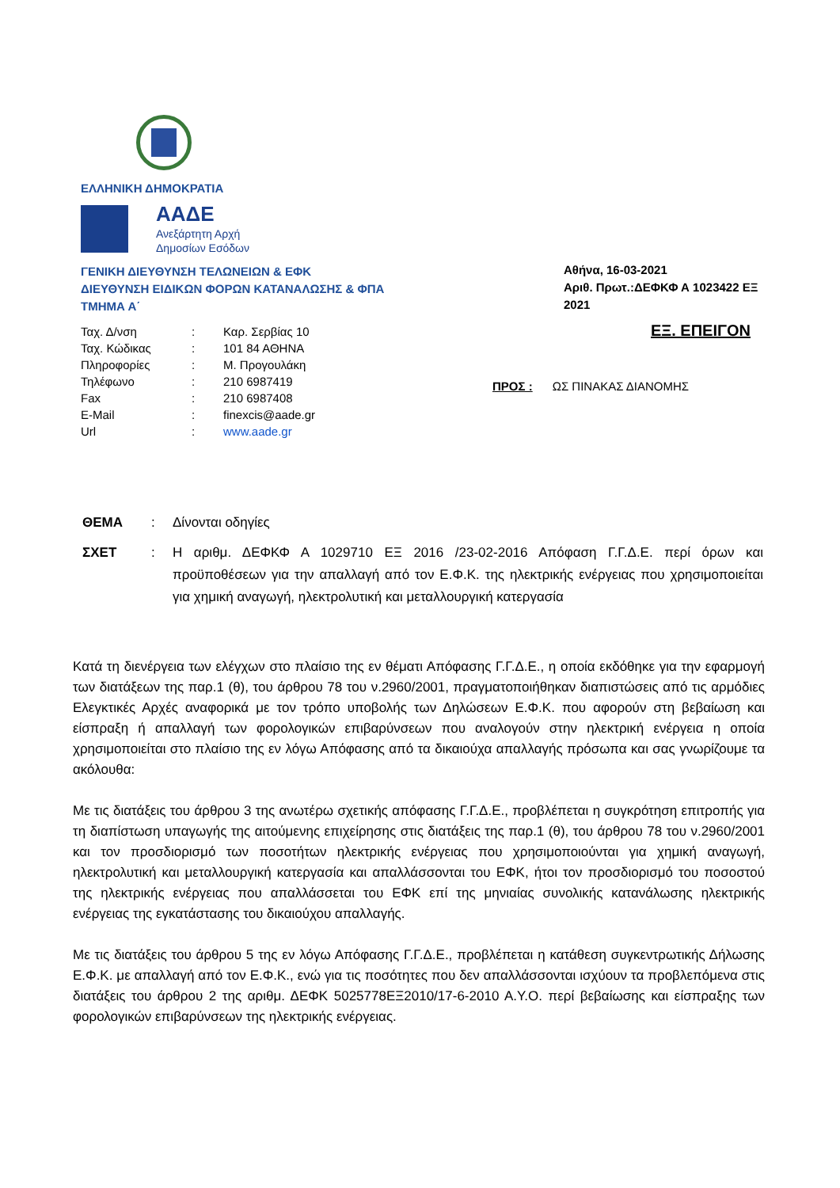ΕΛΛΗΝΙΚΗ ΔΗΜΟΚΡΑΤΙΑ
ΑΑΔΕ
Ανεξάρτητη Αρχή
Δημοσίων Εσόδων
ΓΕΝΙΚΗ ΔΙΕΥΘΥΝΣΗ ΤΕΛΩΝΕΙΩΝ & ΕΦΚ
ΔΙΕΥΘΥΝΣΗ ΕΙΔΙΚΩΝ ΦΟΡΩΝ ΚΑΤΑΝΑΛΩΣΗΣ & ΦΠΑ
ΤΜΗΜΑ Α΄
| Ταχ. Δ/νση | : | Καρ. Σερβίας 10 |
| Ταχ. Κώδικας | : | 101 84 ΑΘΗΝΑ |
| Πληροφορίες | : | Μ. Προγουλάκη |
| Τηλέφωνο | : | 210 6987419 |
| Fax | : | 210 6987408 |
| E-Mail | : | finexcis@aade.gr |
| Url | : | www.aade.gr |
Αθήνα, 16-03-2021
Αριθ. Πρωτ.:ΔΕΦΚΦ Α 1023422 ΕΞ 2021
ΕΞ. ΕΠΕΙΓΟΝ
ΠΡΟΣ : ΩΣ ΠΙΝΑΚΑΣ ΔΙΑΝΟΜΗΣ
| ΘΕΜΑ | : | Δίνονται οδηγίες |
| ΣΧΕΤ | : | Η αριθμ. ΔΕΦΚΦ Α 1029710 ΕΞ 2016 /23-02-2016 Απόφαση Γ.Γ.Δ.Ε. περί όρων και προϋποθέσεων για την απαλλαγή από τον Ε.Φ.Κ. της ηλεκτρικής ενέργειας που χρησιμοποιείται για χημική αναγωγή, ηλεκτρολυτική και μεταλλουργική κατεργασία |
Κατά τη διενέργεια των ελέγχων στο πλαίσιο της εν θέματι Απόφασης Γ.Γ.Δ.Ε., η οποία εκδόθηκε για την εφαρμογή των διατάξεων της παρ.1 (θ), του άρθρου 78 του ν.2960/2001, πραγματοποιήθηκαν διαπιστώσεις από τις αρμόδιες Ελεγκτικές Αρχές αναφορικά με τον τρόπο υποβολής των Δηλώσεων Ε.Φ.Κ. που αφορούν στη βεβαίωση και είσπραξη ή απαλλαγή των φορολογικών επιβαρύνσεων που αναλογούν στην ηλεκτρική ενέργεια η οποία χρησιμοποιείται στο πλαίσιο της εν λόγω Απόφασης από τα δικαιούχα απαλλαγής πρόσωπα και σας γνωρίζουμε τα ακόλουθα:
Με τις διατάξεις του άρθρου 3 της ανωτέρω σχετικής απόφασης Γ.Γ.Δ.Ε., προβλέπεται η συγκρότηση επιτροπής για τη διαπίστωση υπαγωγής της αιτούμενης επιχείρησης στις διατάξεις της παρ.1 (θ), του άρθρου 78 του ν.2960/2001 και τον προσδιορισμό των ποσοτήτων ηλεκτρικής ενέργειας που χρησιμοποιούνται για χημική αναγωγή, ηλεκτρολυτική και μεταλλουργική κατεργασία και απαλλάσσονται του ΕΦΚ, ήτοι τον προσδιορισμό του ποσοστού της ηλεκτρικής ενέργειας που απαλλάσσεται του ΕΦΚ επί της μηνιαίας συνολικής κατανάλωσης ηλεκτρικής ενέργειας της εγκατάστασης του δικαιούχου απαλλαγής.
Με τις διατάξεις του άρθρου 5 της εν λόγω Απόφασης Γ.Γ.Δ.Ε., προβλέπεται η κατάθεση συγκεντρωτικής Δήλωσης Ε.Φ.Κ. με απαλλαγή από τον Ε.Φ.Κ., ενώ για τις ποσότητες που δεν απαλλάσσονται ισχύουν τα προβλεπόμενα στις διατάξεις του άρθρου 2 της αριθμ. ΔΕΦΚ 5025778ΕΞ2010/17-6-2010 Α.Υ.Ο. περί βεβαίωσης και είσπραξης των φορολογικών επιβαρύνσεων της ηλεκτρικής ενέργειας.